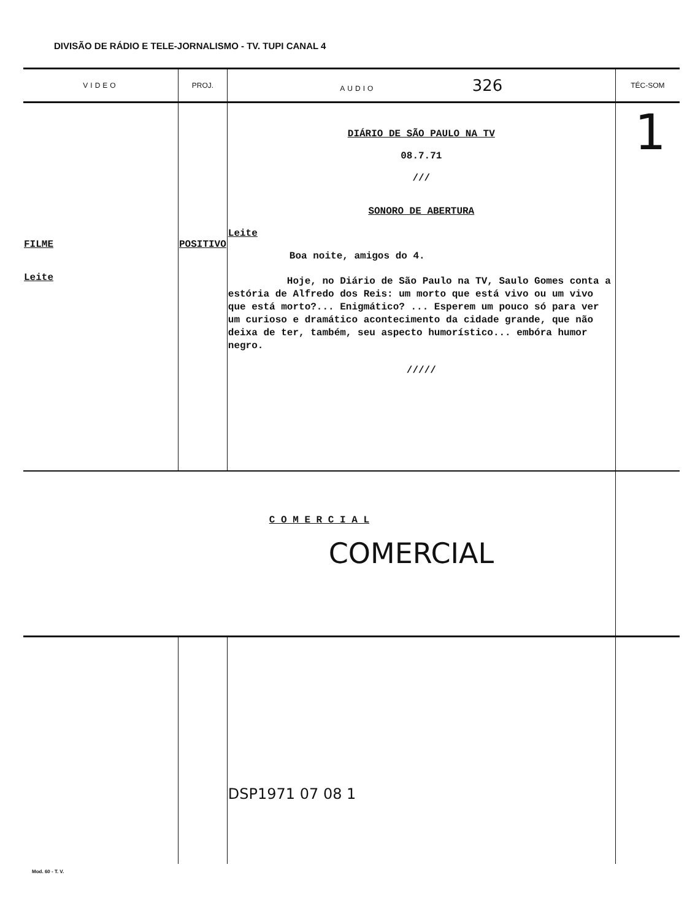DIVISÃO DE RÁDIO E TELE-JORNALISMO - TV. TUPI CANAL 4
| VIDEO | PROJ. | AUDIO 326 | TÉC-SOM |
| --- | --- | --- | --- |
| FILME Leite | POSITIVO | DIÁRIO DE SÃO PAULO NA TV 08.7.71 /// SONORO DE ABERTURA Leite Boa noite, amigos do 4. Hoje, no Diário de São Paulo na TV, Saulo Gomes conta a estória de Alfredo dos Reis: um morto que está vivo ou um vivo que está morto?... Enigmático? ... Esperem um pouco só para ver um curioso e dramático acontecimento da cidade grande, que não deixa de ter, também, seu aspecto humorístico... embóra humor negro. ///// | 1 |
| C O M E R C I A L COMERCIAL | | | |
| | | DSP1971 07 08 1 | |
Mod. 60 - T. V.